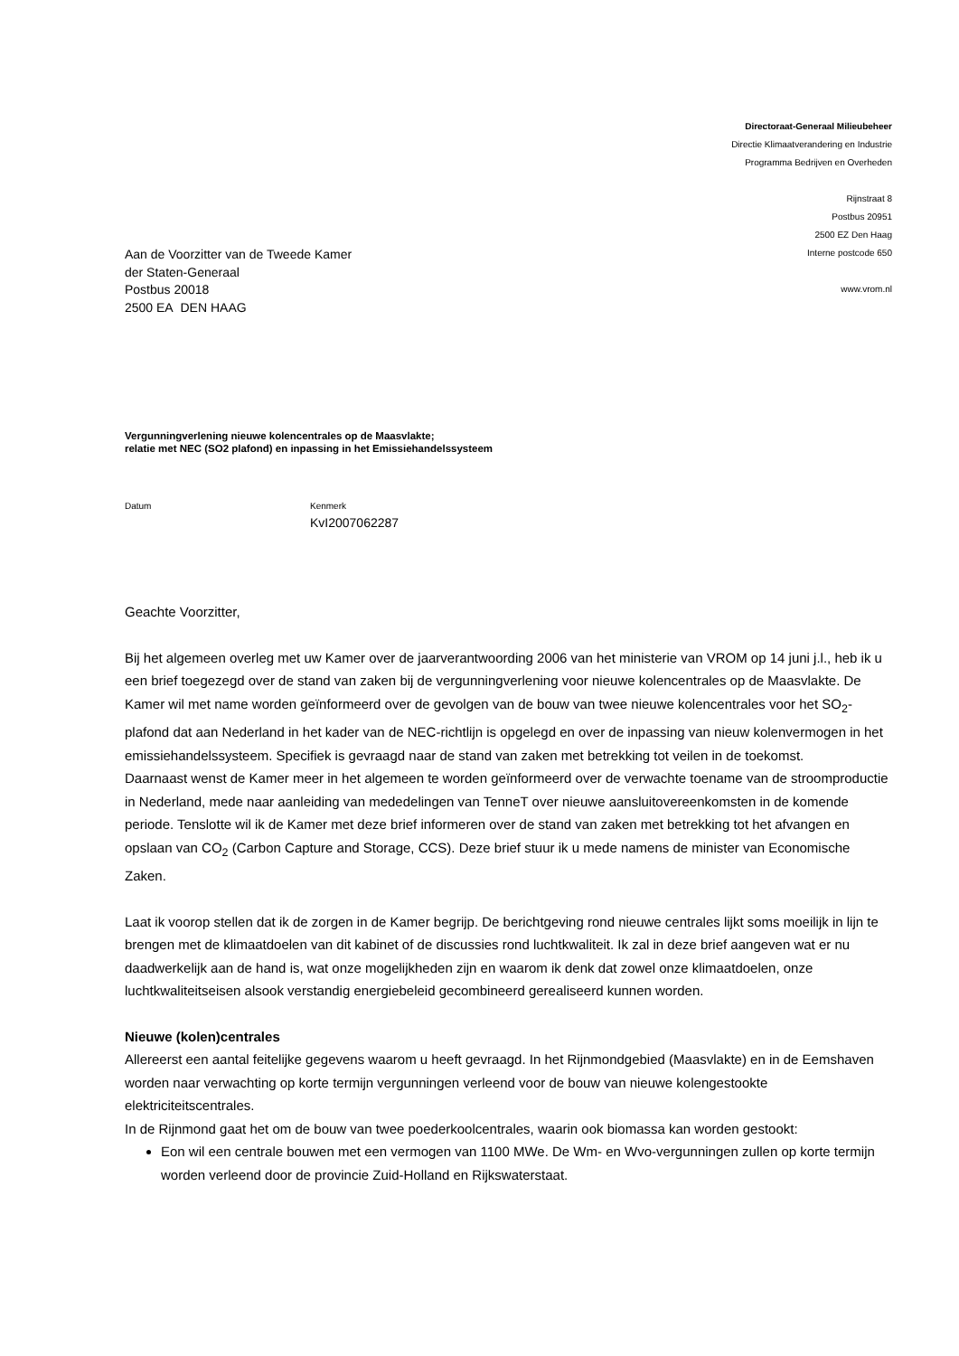Directoraat-Generaal Milieubeheer
Directie Klimaatverandering en Industrie
Programma Bedrijven en Overheden
Rijnstraat 8
Postbus 20951
2500 EZ Den Haag
Interne postcode 650
www.vrom.nl
Aan de Voorzitter van de Tweede Kamer
der Staten-Generaal
Postbus 20018
2500 EA DEN HAAG
Vergunningverlening nieuwe kolencentrales op de Maasvlakte;
relatie met NEC (SO2 plafond) en inpassing in het Emissiehandelssysteem
Datum Kenmerk
KvI2007062287
Geachte Voorzitter,
Bij het algemeen overleg met uw Kamer over de jaarverantwoording 2006 van het ministerie van VROM op 14 juni j.l., heb ik u een brief toegezegd over de stand van zaken bij de vergunningverlening voor nieuwe kolencentrales op de Maasvlakte. De Kamer wil met name worden geïnformeerd over de gevolgen van de bouw van twee nieuwe kolencentrales voor het SO<sub>2</sub>-plafond dat aan Nederland in het kader van de NEC-richtlijn is opgelegd en over de inpassing van nieuw kolenvermogen in het emissiehandelssysteem. Specifiek is gevraagd naar de stand van zaken met betrekking tot veilen in de toekomst.
Daarnaast wenst de Kamer meer in het algemeen te worden geïnformeerd over de verwachte toename van de stroomproductie in Nederland, mede naar aanleiding van mededelingen van TenneT over nieuwe aansluitovereenkomsten in de komende periode. Tenslotte wil ik de Kamer met deze brief informeren over de stand van zaken met betrekking tot het afvangen en opslaan van CO<sub>2</sub> (Carbon Capture and Storage, CCS). Deze brief stuur ik u mede namens de minister van Economische Zaken.
Laat ik voorop stellen dat ik de zorgen in de Kamer begrijp. De berichtgeving rond nieuwe centrales lijkt soms moeilijk in lijn te brengen met de klimaatdoelen van dit kabinet of de discussies rond luchtkwaliteit. Ik zal in deze brief aangeven wat er nu daadwerkelijk aan de hand is, wat onze mogelijkheden zijn en waarom ik denk dat zowel onze klimaatdoelen, onze luchtkwaliteitseisen alsook verstandig energiebeleid gecombineerd gerealiseerd kunnen worden.
Nieuwe (kolen)centrales
Allereerst een aantal feitelijke gegevens waarom u heeft gevraagd. In het Rijnmondgebied (Maasvlakte) en in de Eemshaven worden naar verwachting op korte termijn vergunningen verleend voor de bouw van nieuwe kolengestookte elektriciteitscentrales.
In de Rijnmond gaat het om de bouw van twee poederkoolcentrales, waarin ook biomassa kan worden gestookt:
Eon wil een centrale bouwen met een vermogen van 1100 MWe. De Wm- en Wvo-vergunningen zullen op korte termijn worden verleend door de provincie Zuid-Holland en Rijkswaterstaat.